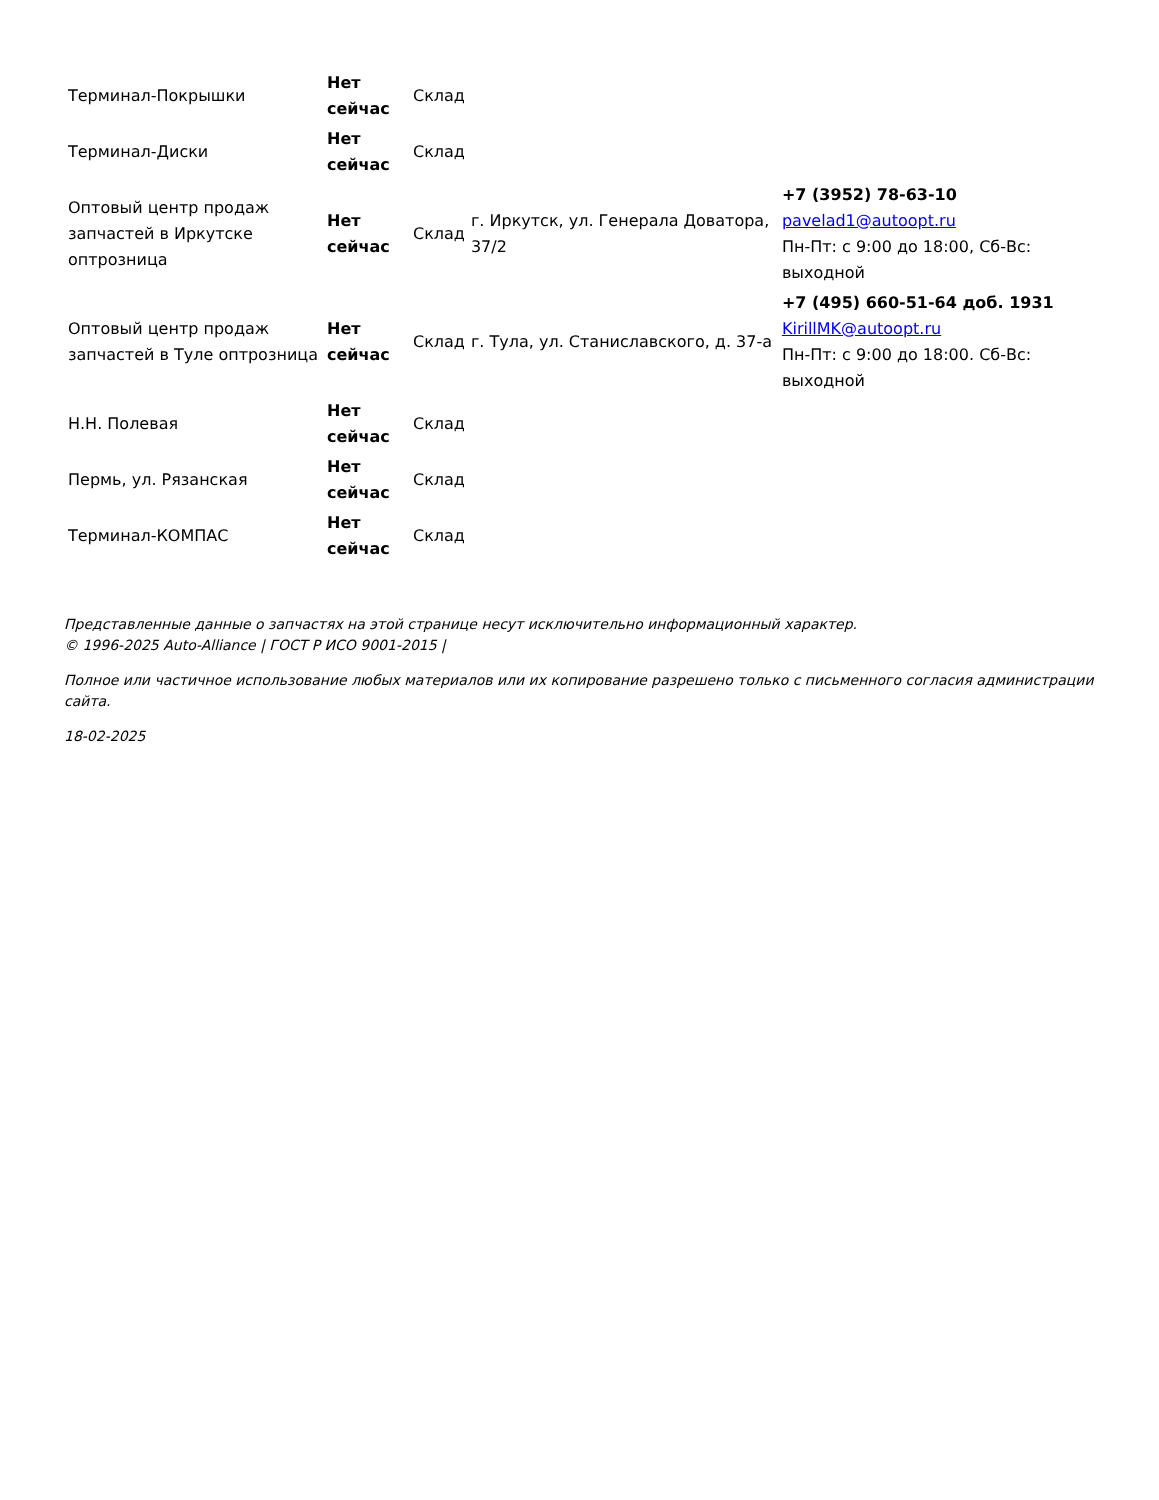| Терминал-Покрышки | Нет сейчас | Склад | | |
| Терминал-Диски | Нет сейчас | Склад | | |
| Оптовый центр продаж запчастей в Иркутске оптрозница | Нет сейчас | Склад | г. Иркутск, ул. Генерала Доватора, 37/2 | +7 (3952) 78-63-10 pavelad1@autoopt.ru Пн-Пт: с 9:00 до 18:00, Сб-Вс: выходной |
| Оптовый центр продаж запчастей в Туле оптрозница | Нет сейчас | Склад | г. Тула, ул. Станиславского, д. 37-а | +7 (495) 660-51-64 доб. 1931 KirillMK@autoopt.ru Пн-Пт: с 9:00 до 18:00. Сб-Вс: выходной |
| Н.Н. Полевая | Нет сейчас | Склад | | |
| Пермь, ул. Рязанская | Нет сейчас | Склад | | |
| Терминал-КОМПАС | Нет сейчас | Склад | | |
Представленные данные о запчастях на этой странице несут исключительно информационный характер.
© 1996-2025 Auto-Alliance | ГОСТ Р ИСО 9001-2015 |
Полное или частичное использование любых материалов или их копирование разрешено только с письменного согласия администрации сайта.
18-02-2025